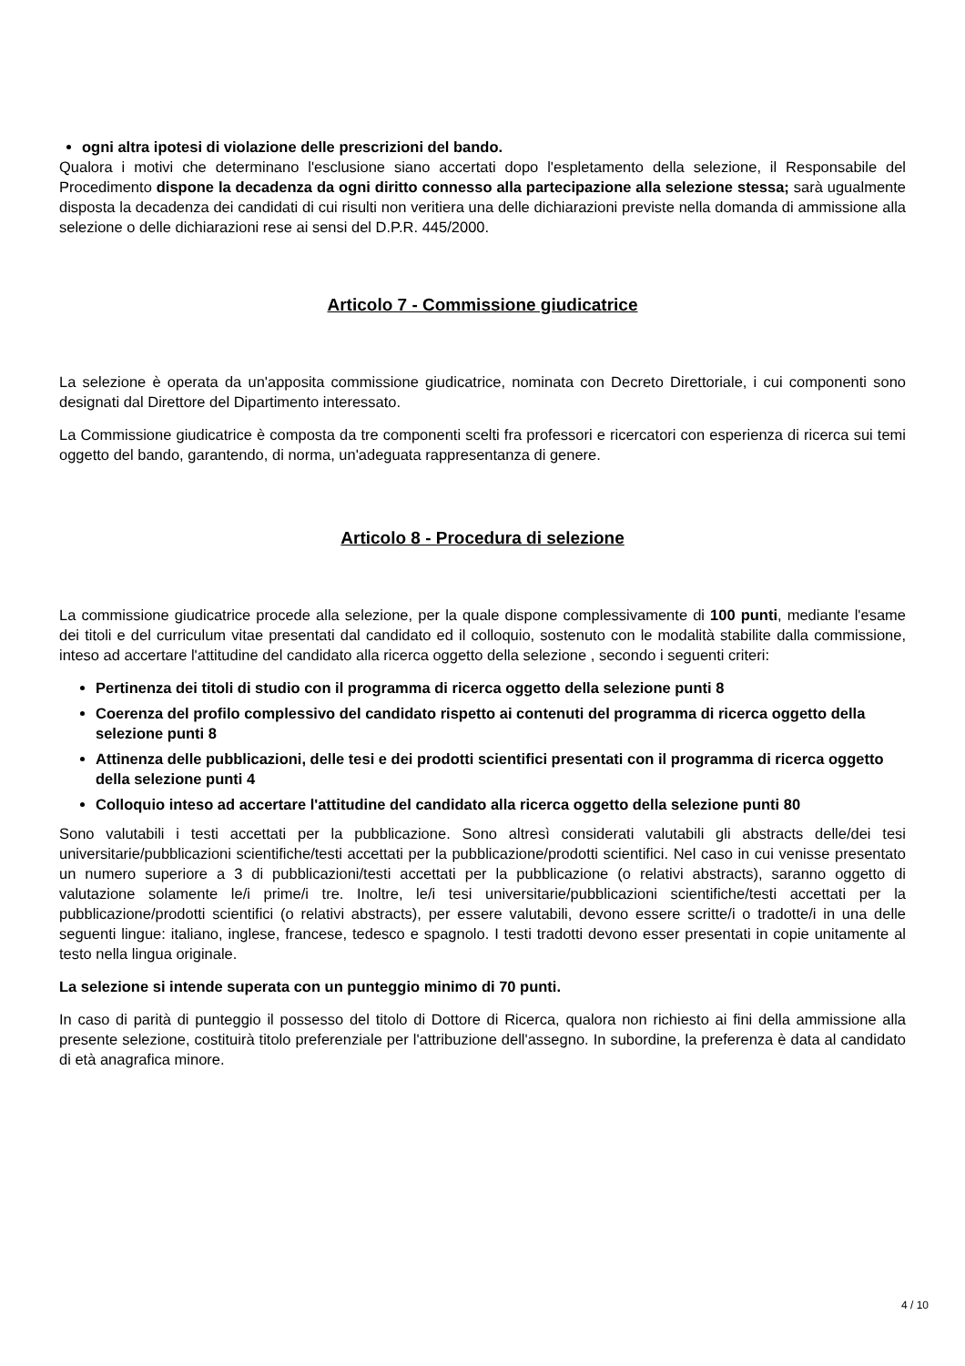ogni altra ipotesi di violazione delle prescrizioni del bando.
Qualora i motivi che determinano l'esclusione siano accertati dopo l'espletamento della selezione, il Responsabile del Procedimento dispone la decadenza da ogni diritto connesso alla partecipazione alla selezione stessa; sarà ugualmente disposta la decadenza dei candidati di cui risulti non veritiera una delle dichiarazioni previste nella domanda di ammissione alla selezione o delle dichiarazioni rese ai sensi del D.P.R. 445/2000.
Articolo 7 - Commissione giudicatrice
La selezione è operata da un'apposita commissione giudicatrice, nominata con Decreto Direttoriale, i cui componenti sono designati dal Direttore del Dipartimento interessato.
La Commissione giudicatrice è composta da tre componenti scelti fra professori e ricercatori con esperienza di ricerca sui temi oggetto del bando, garantendo, di norma, un'adeguata rappresentanza di genere.
Articolo 8 - Procedura di selezione
La commissione giudicatrice procede alla selezione, per la quale dispone complessivamente di 100 punti, mediante l'esame dei titoli e del curriculum vitae presentati dal candidato ed il colloquio, sostenuto con le modalità stabilite dalla commissione, inteso ad accertare l'attitudine del candidato alla ricerca oggetto della selezione , secondo i seguenti criteri:
Pertinenza dei titoli di studio con il programma di ricerca oggetto della selezione punti 8
Coerenza del profilo complessivo del candidato rispetto ai contenuti del programma di ricerca oggetto della selezione punti 8
Attinenza delle pubblicazioni, delle tesi e dei prodotti scientifici presentati con il programma di ricerca oggetto della selezione punti 4
Colloquio inteso ad accertare l'attitudine del candidato alla ricerca oggetto della selezione punti 80
Sono valutabili i testi accettati per la pubblicazione. Sono altresì considerati valutabili gli abstracts delle/dei tesi universitarie/pubblicazioni scientifiche/testi accettati per la pubblicazione/prodotti scientifici. Nel caso in cui venisse presentato un numero superiore a 3 di pubblicazioni/testi accettati per la pubblicazione (o relativi abstracts), saranno oggetto di valutazione solamente le/i prime/i tre. Inoltre, le/i tesi universitarie/pubblicazioni scientifiche/testi accettati per la pubblicazione/prodotti scientifici (o relativi abstracts), per essere valutabili, devono essere scritte/i o tradotte/i in una delle seguenti lingue: italiano, inglese, francese, tedesco e spagnolo. I testi tradotti devono esser presentati in copie unitamente al testo nella lingua originale.
La selezione si intende superata con un punteggio minimo di 70 punti.
In caso di parità di punteggio il possesso del titolo di Dottore di Ricerca, qualora non richiesto ai fini della ammissione alla presente selezione, costituirà titolo preferenziale per l'attribuzione dell'assegno. In subordine, la preferenza è data al candidato di età anagrafica minore.
4 / 10